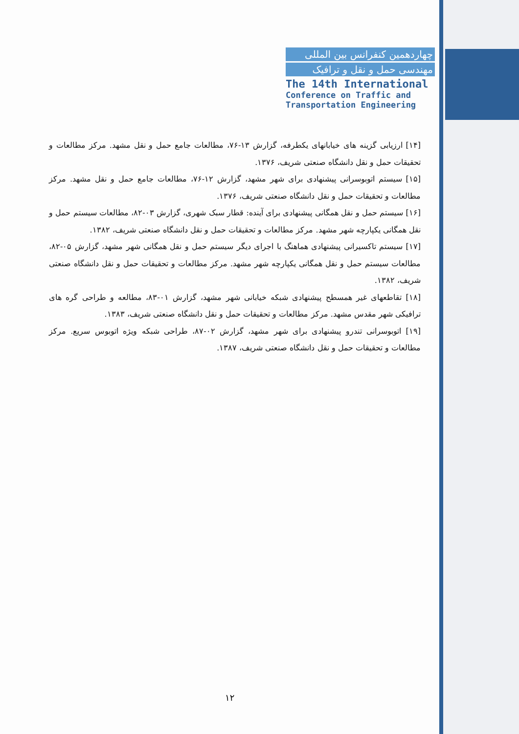چهاردهمین کنفرانس بین المللی
مهندسی حمل و نقل و ترافیک
The 14th International
Conference on Traffic and
Transportation Engineering
[۱۴] ارزیابی گزینه های خیابانهای یکطرفه، گزارش ۱۳-۷۶، مطالعات جامع حمل و نقل مشهد. مرکز مطالعات و تحقیقات حمل و نقل دانشگاه صنعتی شریف، ۱۳۷۶.
[۱۵] سیستم اتوبوسرانی پیشنهادی برای شهر مشهد، گزارش ۱۲-۷۶، مطالعات جامع حمل و نقل مشهد. مرکز مطالعات و تحقیقات حمل و نقل دانشگاه صنعتی شریف، ۱۳۷۶.
[۱۶] سیستم حمل و نقل همگانی پیشنهادی برای آینده: قطار سبک شهری، گزارش ۰۳-۸۲، مطالعات سیستم حمل و نقل همگانی یکپارچه شهر مشهد. مرکز مطالعات و تحقیقات حمل و نقل دانشگاه صنعتی شریف، ۱۳۸۲.
[۱۷] سیستم تاکسیرانی پیشنهادی هماهنگ با اجرای دیگر سیستم حمل و نقل همگانی شهر مشهد، گزارش ۰۵-۸۲، مطالعات سیستم حمل و نقل همگانی یکپارچه شهر مشهد. مرکز مطالعات و تحقیقات حمل و نقل دانشگاه صنعتی شریف، ۱۳۸۲.
[۱۸] تقاطعهای غیر همسطح پیشنهادی شبکه خیابانی شهر مشهد، گزارش ۰۱-۸۳، مطالعه و طراحی گره های ترافیکی شهر مقدس مشهد. مرکز مطالعات و تحقیقات حمل و نقل دانشگاه صنعتی شریف، ۱۳۸۳.
[۱۹] اتوبوسرانی تندرو پیشنهادی برای شهر مشهد، گزارش ۰۲-۸۷، طراحی شبکه ویژه اتوبوس سریع. مرکز مطالعات و تحقیقات حمل و نقل دانشگاه صنعتی شریف، ۱۳۸۷.
۱۲